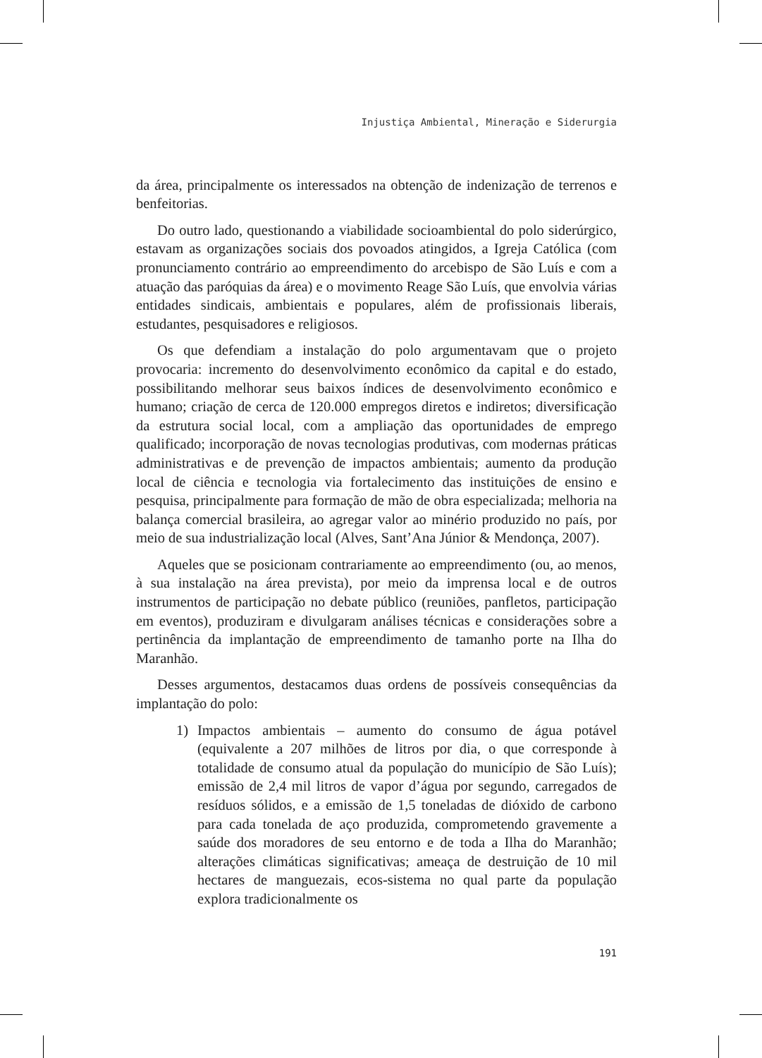Injustiça Ambiental, Mineração e Siderurgia
da área, principalmente os interessados na obtenção de indenização de terrenos e benfeitorias.
Do outro lado, questionando a viabilidade socioambiental do polo siderúrgico, estavam as organizações sociais dos povoados atingidos, a Igreja Católica (com pronunciamento contrário ao empreendimento do arcebispo de São Luís e com a atuação das paróquias da área) e o movimento Reage São Luís, que envolvia várias entidades sindicais, ambientais e populares, além de profissionais liberais, estudantes, pesquisadores e religiosos.
Os que defendiam a instalação do polo argumentavam que o projeto provocaria: incremento do desenvolvimento econômico da capital e do estado, possibilitando melhorar seus baixos índices de desenvolvimento econômico e humano; criação de cerca de 120.000 empregos diretos e indiretos; diversificação da estrutura social local, com a ampliação das oportunidades de emprego qualificado; incorporação de novas tecnologias produtivas, com modernas práticas administrativas e de prevenção de impactos ambientais; aumento da produção local de ciência e tecnologia via fortalecimento das instituições de ensino e pesquisa, principalmente para formação de mão de obra especializada; melhoria na balança comercial brasileira, ao agregar valor ao minério produzido no país, por meio de sua industrialização local (Alves, Sant’Ana Júnior & Mendonça, 2007).
Aqueles que se posicionam contrariamente ao empreendimento (ou, ao menos, à sua instalação na área prevista), por meio da imprensa local e de outros instrumentos de participação no debate público (reuniões, panfletos, participação em eventos), produziram e divulgaram análises técnicas e considerações sobre a pertinência da implantação de empreendimento de tamanho porte na Ilha do Maranhão.
Desses argumentos, destacamos duas ordens de possíveis consequências da implantação do polo:
1) Impactos ambientais – aumento do consumo de água potável (equivalente a 207 milhões de litros por dia, o que corresponde à totalidade de consumo atual da população do município de São Luís); emissão de 2,4 mil litros de vapor d’água por segundo, carregados de resíduos sólidos, e a emissão de 1,5 toneladas de dióxido de carbono para cada tonelada de aço produzida, comprometendo gravemente a saúde dos moradores de seu entorno e de toda a Ilha do Maranhão; alterações climáticas significativas; ameaça de destruição de 10 mil hectares de manguezais, ecos-sistema no qual parte da população explora tradicionalmente os
191